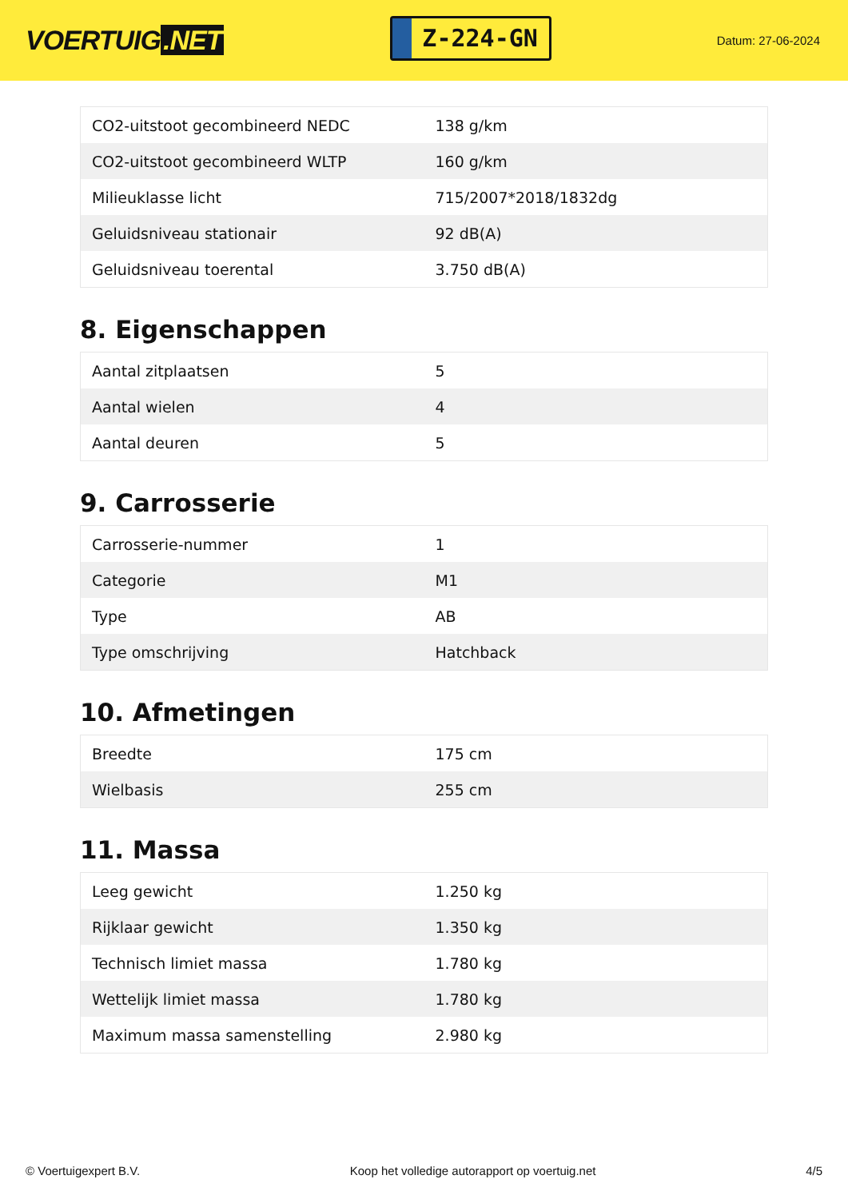VOERTUIG.NET
Z-224-GN
Datum: 27-06-2024
| CO2-uitstoot gecombineerd NEDC | 138 g/km |
| CO2-uitstoot gecombineerd WLTP | 160 g/km |
| Milieuklasse licht | 715/2007*2018/1832dg |
| Geluidsniveau stationair | 92 dB(A) |
| Geluidsniveau toerental | 3.750 dB(A) |
8. Eigenschappen
| Aantal zitplaatsen | 5 |
| Aantal wielen | 4 |
| Aantal deuren | 5 |
9. Carrosserie
| Carrosserie-nummer | 1 |
| Categorie | M1 |
| Type | AB |
| Type omschrijving | Hatchback |
10. Afmetingen
| Breedte | 175 cm |
| Wielbasis | 255 cm |
11. Massa
| Leeg gewicht | 1.250 kg |
| Rijklaar gewicht | 1.350 kg |
| Technisch limiet massa | 1.780 kg |
| Wettelijk limiet massa | 1.780 kg |
| Maximum massa samenstelling | 2.980 kg |
© Voertuigexpert B.V. Koop het volledige autorapport op voertuig.net 4/5